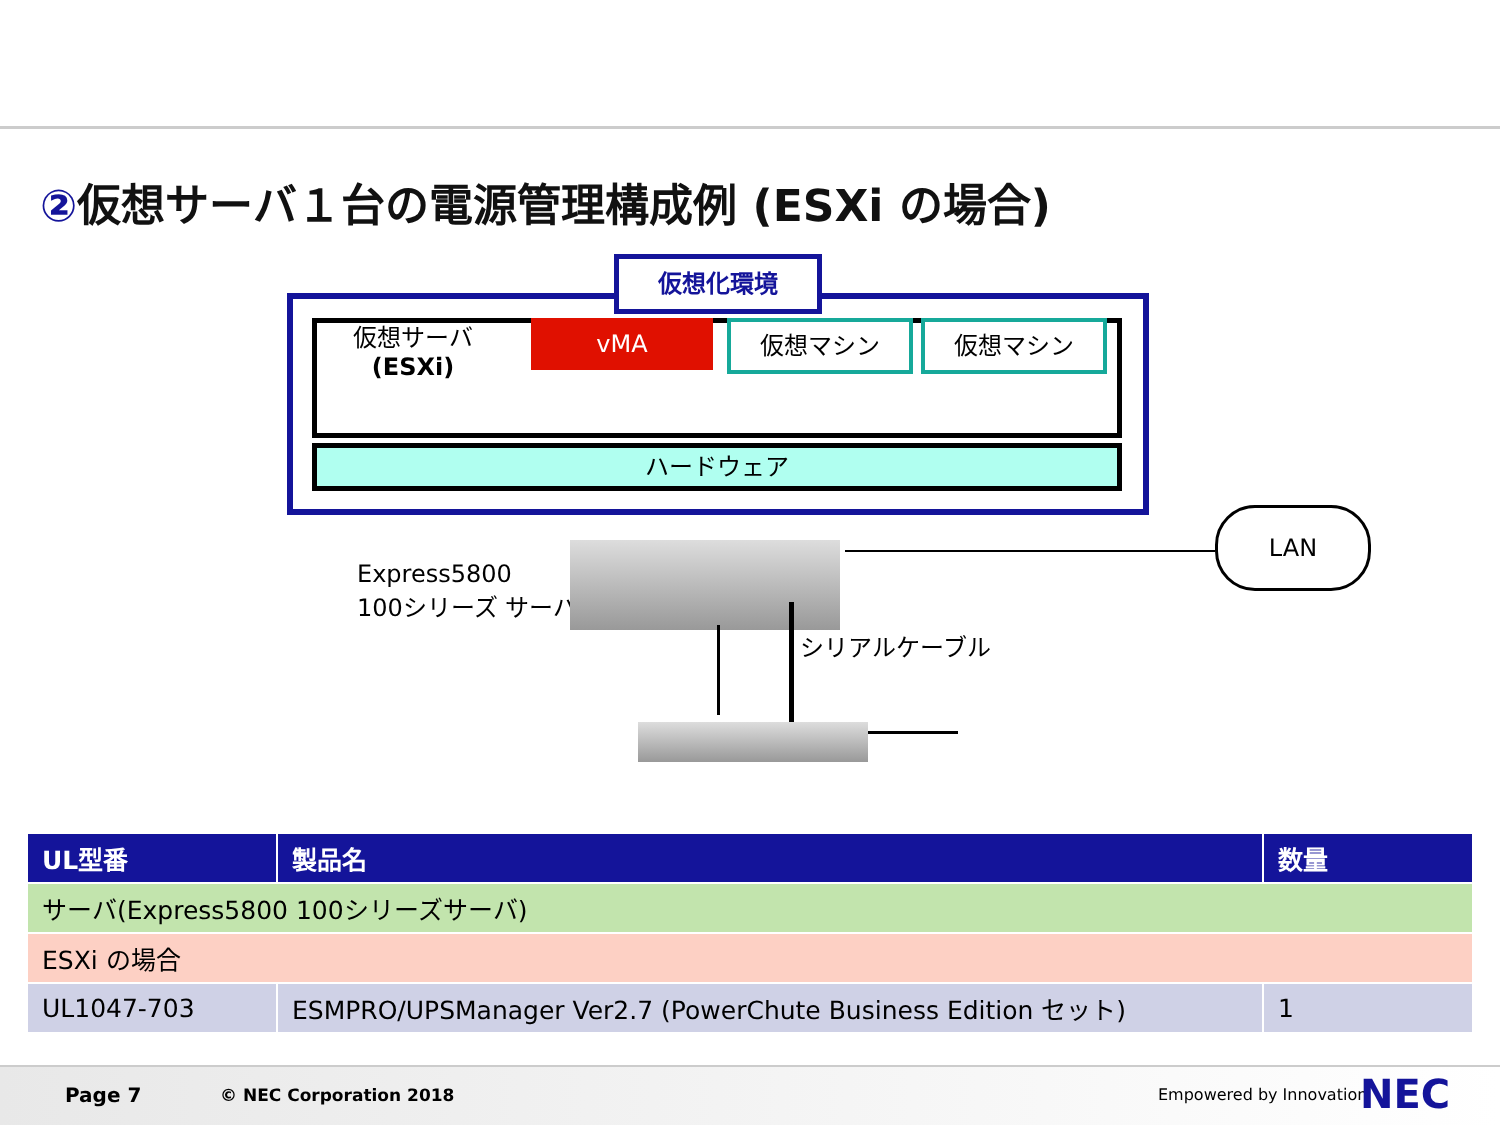②仮想サーバ１台の電源管理構成例 (ESXi の場合)
仮想化環境
仮想サーバ
(ESXi)
vMA 仮想マシン 仮想マシン
ハードウェア
Express5800
100シリーズ サーバ
LAN
シリアルケーブル
| UL型番 | 製品名 | 数量 |
| --- | --- | --- |
| サーバ(Express5800 100シリーズサーバ) | | |
| ESXi の場合 | | |
| UL1047-703 | ESMPRO/UPSManager Ver2.7 (PowerChute Business Edition セット) | 1 |
Page 7 © NEC Corporation 2018 Empowered by Innovation NEC